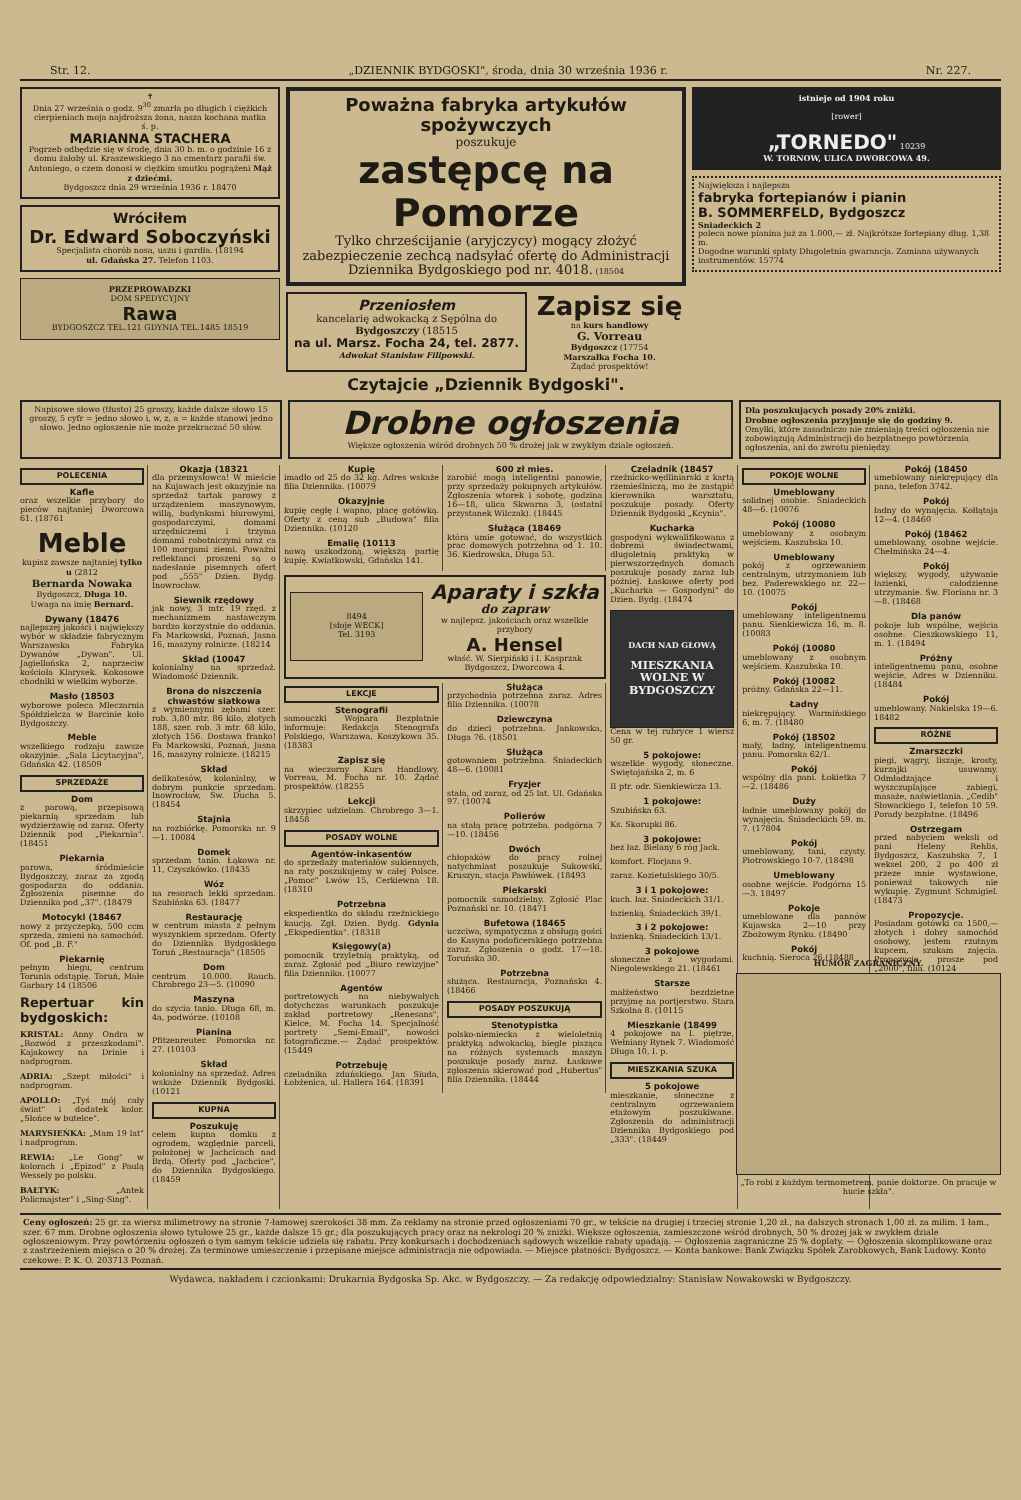Str. 12. „DZIENNIK BYDGOSKI", środa, dnia 30 września 1936 r. Nr. 227.
✝
Dnia 27 września o godz. 9<sup>30</sup> zmarła po długich i ciężkich cierpieniach moja najdroższa żona, nasza kochana matka
ś. p.
MARIANNA STACHERA
Pogrzeb odbędzie się w środę, dnia 30 b. m. o godzinie 16 z domu żałoby ul. Kraszewskiego 3 na cmentarz parafii św. Antoniego, o czem donosi w ciężkim smutku pogrążeni Mąż z dziećmi.
Bydgoszcz dnia 29 września 1936 r. 18470
Wróciłem
Dr. Edward Soboczyński
Specjalista chorób nosa, uszu i gardła. (18194
ul. Gdańska 27. Telefon 1103.
PRZEPROWADZKI
DOM SPEDYCYJNY
Rawa
BYDGOSZCZ TEL.121 GDYNIA TEL.1485 18519
Poważna fabryka artykułów spożywczych
poszukuje
zastępcę na Pomorze
Tylko chrześcijanie (aryjczycy) mogący złożyć zabezpieczenie zechcą nadsyłać ofertę do Administracji Dziennika Bydgoskiego pod nr. 4018. (18504
Przeniosłem
kancelarię adwokacką z Sępólna do Bydgoszczy (18515
na ul. Marsz. Focha 24, tel. 2877.
Adwokat Stanisław Filipowski.
Zapisz się
na kurs handlowy
G. Vorreau
Bydgoszcz (17754
Marszałka Focha 10.
Żądać prospektów!
Czytajcie „Dziennik Bydgoski".
istnieje od 1904 roku
[rower]
„TORNEDO" 10239
W. TORNOW, ULICA DWORCOWA 49.
Największa i najlepsza
fabryka fortepianów i pianin
B. SOMMERFELD, Bydgoszcz
Sniadeckich 2
poleca nowe pianina już za 1.000,— zł. Najkrótsze fortepiany dług. 1,38 m.
Dogodne warunki spłaty Długoletnia gwarancja. Zamiana używanych instrumentów. 15774
Napisowe słowo (tłusto) 25 groszy, każde dalsze słowo 15 groszy, 5 cyfr = jedno słowo i, w, z, a = każde stanowi jedno słowo. Jedno ogłoszenie nie może przekraczać 50 słów.
Drobne ogłoszenia
Większe ogłoszenia wśród drobnych 50 % drożej jak w zwykłym dziale ogłoszeń.
Dla poszukujących posady 20% zniżki.
Drobne ogłoszenia przyjmuje się do godziny 9.
Omyłki, które zasadniczo nie zmieniają treści ogłoszenia nie zobowiązują Administracji do bezpłatnego powtórzenia ogłoszenia, ani do zwrotu pieniędzy.
POLECENIA
Kafle
oraz wszelkie przybory do pieców najtaniej Dworcowa 61. (18761
Meble
kupisz zawsze najtaniej tylko u (2812
Bernarda Nowaka
Bydgoszcz, Długa 10.
Uwaga na imię Bernard.
Dywany (18476
najlepszej jakości i największy wybór w składzie fabrycznym Warszawska Fabryka Dywanów „Dywan". Ul. Jagiellońska 2, naprzeciw kościoła Klarysek. Kokosowe chodniki w wielkim wyborze.
Masło (18503
wyborowe poleca Mleczarnia Spółdzielcza w Barcinie koło Bydgoszczy.
Meble
wszelkiego rodzaju zawsze okazyjnie. „Sala Licytacyjna", Gdańska 42. (18509
SPRZEDAŻE
Dom
z parową, przepisową piekarnią sprzedam lub wydzierżawię od zaraz. Oferty Dziennik pod „Piekarnia". (18451
Piekarnia
parowa, śródmieście Bydgoszczy, zaraz za zgodą gospodarza do oddania. Zgłoszenia pisemne do Dziennika pod „37". (18479
Motocykl (18467
nowy z przyczepką, 500 ccm sprzeda, zmieni na samochód. Of. pod „B. F."
Piekarnię
pełnym biegu, centrum Torunia odstąpię. Toruń, Małe Garbary 14 (18506
Repertuar kin bydgoskich:
KRISTAL: Anny Ondra w „Rozwód z przeszkodami". Kajakowcy na Drinie i nadprogram.
ADRIA: „Szept miłości" i nadprogram.
APOLLO: „Tyś mój cały świat" i dodatek kolor. „Słońce w butelce".
MARYSIEŃKA: „Mam 19 lat" i nadprogram.
REWIA: „Le Gong" w kolorach i „Epizod" z Paulą Wessely po polsku.
BAŁTYK: „Antek Policmajster" i „Sing-Sing".
Okazja (18321
dla przemysłowca! W mieście na Kujawach jest okazyjnie na sprzedaż tartak parowy z urządzeniem maszynowym, willą, budynkami biurowymi, gospodarczymi, domami urzędniczemi i trzyma domami robotniczymi oraz ca 100 morgami ziemi. Poważni reflektanci proszeni są o nadesłanie pisemnych ofert pod „555" Dzien. Bydg. Inowrocław.
Siewnik rzędowy
jak nowy, 3 mtr. 19 rzęd. z mechanizmem nastawczym bardzo korzystnie do oddania. Fa Markowski, Poznań, Jasna 16, maszyny rolnicze. (18214
Skład (10047
kolonialny na sprzedaż. Wiadomość Dziennik.
Brona do niszczenia chwastów siatkowa
z wymiennymi zębami szer. rob. 3,80 mtr. 86 kilo, złotych 188, szer. rob. 3 mtr. 68 kilo, złotych 156. Dostawa franko! Fa Markowski, Poznań, Jasna 16, maszyny rolnicze. (18215
Skład
delikatesów, kolonialny, w dobrym punkcie sprzedam. Inowrocław, Św. Ducha 5. (18454
Stajnia
na rozbiórkę. Pomorska nr. 9—1. 10084
Domek
sprzedam tanio. Łąkowa nr. 11, Czyszkówko. (18435
Wóz
na resorach lekki sprzedam. Szubińska 63. (18477
Restaurację
w centrum miasta z pełnym wyszynkiem sprzedam. Oferty do Dziennika Bydgoskiego Toruń „Restauracja" (18505
Dom
centrum 10.000. Rauch. Chrobrego 23—5. (10090
Maszyna
do szycia tanio. Długa 68, m. 4a, podwórze. (10108
Pianina
Pfitzenreuter. Pomorska nr. 27. (10103
Skład
kolonialny na sprzedaż. Adres wskaże Dziennik Bydgoski. (10121
KUPNA
Poszukuję
celem kupna domku z ogrodem, względnie parceli, położonej w Jachcicach nad Brdą. Oferty pod „Jachcice", do Dziennika Bydgoskiego. (18459
Kupię
imadło od 25 do 32 kg. Adres wskaże filia Dziennika. (10079
Okazyjnie
kupię cegłę i wapno, płacę gotówką. Oferty z ceną sub „Budowa" filia Dziennika. (10120
Emalię (10113
nową uszkodzoną, większą partię kupię. Kwiatkowski, Gdańska 141.
600 zł mies.
zarobić mogą inteligentni panowie, przy sprzedaży pokupnych artykułów. Zgłoszenia wtorek i sobotę, godzina 16—18, ulica Skwarna 3, (ostatni przystanek Wilczak). (18445
Służąca (18469
która umie gotować, do wszystkich prac domowych potrzebna od 1. 10. 36. Kiedrowska, Długa 53.
8494
[słoje WECK]
Tel. 3193
Aparaty i szkła
do zapraw
w najlepsz. jakościach oraz wszelkie przybory
A. Hensel
właść. W. Sierpiński i I. Kasprzak
Bydgoszcz, Dworcowa 4.
LEKCJE
Stenografii
samouczki Wojnara Bezpłatnie informuje: Redakcja Stenografa Polskiego, Warszawa, Koszykowa 35. (18383
Zapisz się
na wieczorny Kurs Handlowy. Vorreau, M. Focha nr. 10. Żądać prospektów. (18255
Lekcji
skrzypiec udzielam. Chrobrego 3—1. 18458
POSADY WOLNE
Agentów-inkasentów
do sprzedaży materiałów sukiennych, na raty poszukujemy w całej Polsce. „Pomoc" Lwów 15, Cerkiewna 18. (18310
Potrzebna
ekspedientka do składu rzeźnickiego kaucją. Zgł. Dzien. Bydg. Gdynia „Ekspedientka". (18318
Księgowy(a)
pomocnik trzyletnią praktyką, od zaraz. Zgłosić pod „Biuro rewizyjne" filia Dziennika. (10077
Agentów
portretowych na niebywałych dotychczas warunkach poszukuje zakład portretowy „Renesans", Kielce, M. Focha 14. Specjalność portrety „Semi-Email", nowości fotograficzne.— Żądać prospektów. (15449
Potrzebuję
czeladnika zduńskiego. Jan Siuda, Łobżenica, ul. Hallera 164. (18391
Służąca
przychodnia potrzebna zaraz. Adres filia Dziennika. (10078
Dziewczyna
do dzieci potrzebna. Jankowska, Długa 76. (18501
Służąca
gotowaniem potrzebna. Śniadeckich 48—6. (10081
Fryzjer
stała, od zaraz, od 25 lat. Ul. Gdańska 97. (10074
Polierów
na stałą pracę potrzeba. podgórna 7—10. (18456
Dwóch
chłopaków do pracy rolnej natychmiast poszukuje Sukowski, Kruszyn, stacja Pawłówek. (18493
Piekarski
pomocnik samodzielny. Zgłosić Plac Poznański nr. 10. (18471
Bufetowa (18465
uczciwa, sympatyczna z obsługą gości do Kasyna podoficerskiego potrzebna zaraz. Zgłoszenia o godz. 17—18. Toruńska 30.
Potrzebna
służąca. Restauracja, Poznańska 4. (18466
POSADY POSZUKUJĄ
Stenotypistka
polsko-niemiecka z wieloletnią praktyką adwokacką, biegle pisząca na różnych systemach maszyn poszukuje posady zaraz. Łaskawe zgłoszenia skierować pod „Hubertus" filia Dziennika. (18444
Czeladnik (18457
rzeźnicko-wędliniarski z kartą rzemieślniczą, mo że zastąpić kierownika warsztatu, poszukuje posady. Oferty Dziennik Bydgoski „Kcynia".
Kucharka
gospodyni wykwalifikowana z dobremi świadectwami, długoletnią praktyką w pierwszorzędnych domach poszukuje posady zaraz lub później. Łaskawe oferty pod „Kucharka — Gospodyni" do Dzien. Bydg. (18474
DACH NAD GŁOWĄ
MIESZKANIA WOLNE W BYDGOSZCZY
Cena w tej rubryce 1 wiersz 50 gr.
5 pokojowe:
wszelkie wygody, słoneczne. Swiętojańska 2, m. 6
II ptr. odr. Sienkiewicza 13.
1 pokojowe:
Szubińska 63.
Ks. Skorupki 86.
3 pokojowe:
bez łaz. Bielany 6 róg Jack.
komfort. Florjana 9.
zaraz. Kozietulskiego 30/5.
3 i 1 pokojowe:
kuch. łaz. Śniadeckich 31/1.
łazienką. Śniadeckich 39/1.
3 i 2 pokojowe:
łazienką. Śniadeckich 13/1.
3 pokojowe
słoneczne z wygodami. Niegolewskiego 21. (18461
Starsze
małżeństwo bezdzietne przyjmę na portjerstwo. Stara Szkolna 8. (10115
Mieszkanie (18499
4 pokojowe na I. piętrze, Wełniany Rynek 7. Wiadomość Długa 10, I. p.
MIESZKANIA SZUKA
5 pokojowe
mieszkanie, słoneczne z centralnym ogrzewaniem etażowym poszukiwane. Zgłoszenia do administracji Dziennika Bydgoskiego pod „333". (18449
POKOJE WOLNE
Umeblowany
solidnej osobie. Śniadeckich 48—6. (10076
Pokój (10080
umeblowany z osobnym wejściem. Kaszubska 10.
Umeblowany
pokój z ogrzewaniem centralnym, utrzymaniem lub bez. Paderewskiego nr. 22—10. (10075
Pokój
umeblowany inteligentnemu panu. Sienkiewicza 16, m. 8. (10083
Pokój (10080
umeblowany z osobnym wejściem. Kaszubska 10.
Pokój (10082
próżny. Gdańska 22—11.
Ładny
niekrępujący. Warmińskiego 6, m. 7. (18480
Pokój (18502
mały, ładny, inteligentnemu panu. Pomorska 62/1.
Pokój
wspólny dla pani. Łokietka 7—2. (18486
Duży
ładnie umeblowany pokój do wynajęcia. Śniadeckich 59. m. 7. (17804
Pokój
umeblowany, tani, czysty. Piotrowskiego 10-7. (18498
Umeblowany
osobne wejście. Podgórna 15—3. 18497
Pokoje
umeblowane dla pannów Kujawska 2—10 przy Zbożowym Rynku. (18490
Pokój
kuchnią. Sieroca 26.(18488
Pokój (18450
umeblowany niekrępujący dla pana, telefon 3742.
Pokój
ładny do wynajęcia. Kołłątaja 12—4. (18460
Pokój (18462
umeblowany, osobne wejście. Chełmińska 24—4.
Pokój
większy, wygody, używanie łazienki, całodzienne utrzymanie. Św. Floriana nr. 3—8. (18468
Dla panów
pokoje lub wspólne, wejścia osobne. Cieszkowskiego 11, m. 1. (18494
Próżny
inteligentnemu panu, osobne wejście, Adres w Dzienniku. (18484
Pokój
umeblowany. Nakielska 19—6. 18482
RÓŻNE
Zmarszczki
piegi, wągry, liszaje, krosty, kurzajki usuwamy. Odmładzające i wyszczuplające zabiegi, masaże, naświetlania. „Cedib" Słowackiego 1, telefon 10 59. Porady bezpłatne. (18496
Ostrzegam
przed nabyciem weksli od pani Heleny Rehlis, Bydgoszcz, Kaszubska 7, 1 weksel 200, 2 po 400 zł przeze mnie wystawione, ponieważ takowych nie wykupię. Zygmunt Schmigiel. (18473
Propozycje.
Posiadam gotówki ca 1500,— złotych i dobry samochód osobowy, jestem rzutnym kupcem, szukam zajęcia. Propozycje prosze pod „2000", filia. (10124
HUMOR ZAGRANICZNY.
„To robi z każdym termometrem, panie doktorze. On pracuje w hucie szkła".
Ceny ogłoszeń: 25 gr. za wiersz milimetrowy na stronie 7-łamowej szerokości 38 mm. Za reklamy na stronie przed ogłoszeniami 70 gr., w tekście na drugiej i trzeciej stronie 1,20 zł., na dalszych stronach 1,00 zł. za milim. 1 łam., szer. 67 mm. Drobne ogłoszenia słowo tytułowe 25 gr., każde dalsze 15 gr.; dla poszukujących pracy oraz na nekrologi 20 % zniżki. Większe ogłoszenia, zamieszczone wśród drobnych, 50 % drożej jak w zwykłem dziale ogłoszeniowym. Przy powtórzeniu ogłoszeń o tym samym tekście udziela się rabatu. Przy konkursach i dochodzeniach sądowych wszelkie rabaty upadają. — Ogłoszenia zagraniczne 25 % doplaty. — Ogłoszenia skomplikowane oraz z zastrzeżeniem miejsca o 20 % drożej. Za terminowe umieszczenie i przepisane miejsce administracja nie odpowiada. — Miejsce płatności: Bydgoszcz. — Konta bankowe: Bank Związku Spółek Zarobkowych, Bank Ludowy. Konto czekowe: P. K. O. 203713 Poznań.
Wydawca, nakładem i czcionkami: Drukarnia Bydgoska Sp. Akc. w Bydgoszczy. — Za redakcję odpowiedzialny: Stanisław Nowakowski w Bydgoszczy.